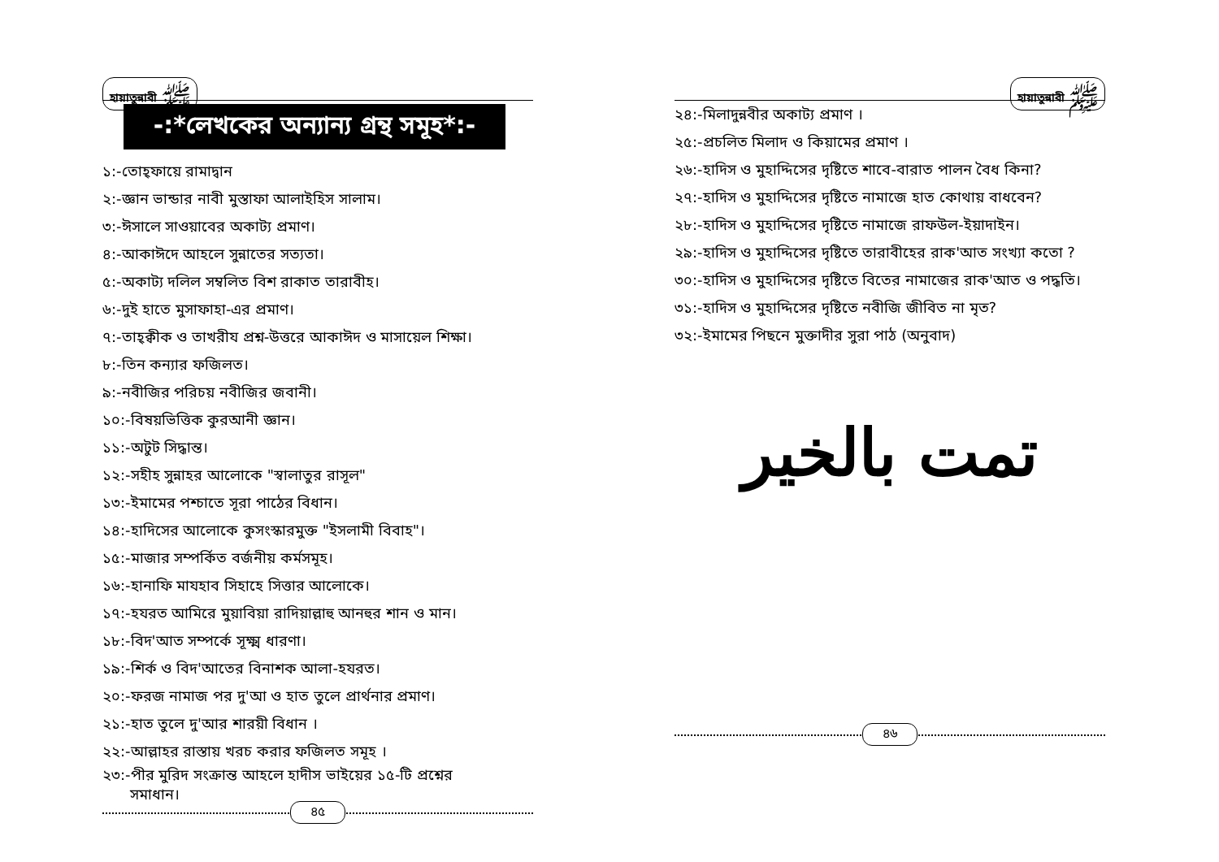হায়াতুন্নাবী ﷺ
-:*লেখকের অন্যান্য গ্রন্থ সমূহ*:-
১:-তোহ্‌ফায়ে রামাদ্বান
২:-জ্ঞান ভান্ডার নাবী মুস্তাফা আলাইহিস সালাম।
৩:-ঈসালে সাওয়াবের অকাট্য প্রমাণ।
৪:-আকাঈদে আহলে সুন্নাতের সত্যতা।
৫:-অকাট্য দলিল সম্বলিত বিশ রাকাত তারাবীহ।
৬:-দুই হাতে মুসাফাহা-এর প্রমাণ।
৭:-তাহ্‌ক্বীক ও তাখরীয প্রশ্ন-উত্তরে আকাঈদ ও মাসায়েল শিক্ষা।
৮:-তিন কন্যার ফজিলত।
৯:-নবীজির পরিচয় নবীজির জবানী।
১০:-বিষয়ভিত্তিক কুরআনী জ্ঞান।
১১:-অটুট সিদ্ধান্ত।
১২:-সহীহ সুন্নাহর আলোকে "স্বালাতুর রাসূল"
১৩:-ইমামের পশ্চাতে সূরা পাঠের বিধান।
১৪:-হাদিসের আলোকে কুসংস্কারমুক্ত "ইসলামী বিবাহ"।
১৫:-মাজার সম্পর্কিত বর্জনীয় কর্মসমূহ।
১৬:-হানাফি মাযহাব সিহাহে সিত্তার আলোকে।
১৭:-হযরত আমিরে মুয়াবিয়া রাদিয়াল্লাহু আনহুর শান ও মান।
১৮:-বিদ'আত সম্পর্কে সূক্ষ্ম ধারণা।
১৯:-শির্ক ও বিদ'আতের বিনাশক আলা-হযরত।
২০:-ফরজ নামাজ পর দু'আ ও হাত তুলে প্রার্থনার প্রমাণ।
২১:-হাত তুলে দু'আর শারয়ী বিধান ।
২২:-আল্লাহর রাস্তায় খরচ করার ফজিলত সমূহ ।
২৩:-পীর মুরিদ সংক্রান্ত আহলে হাদীস ভাইয়ের ১৫-টি প্রশ্নের
সমাধান।
৪৫
হায়াতুন্নাবী ﷺ
২৪:-মিলাদুন্নবীর অকাট্য প্রমাণ ।
২৫:-প্রচলিত মিলাদ ও কিয়ামের প্রমাণ ।
২৬:-হাদিস ও মুহাদ্দিসের দৃষ্টিতে শাবে-বারাত পালন বৈধ কিনা?
২৭:-হাদিস ও মুহাদ্দিসের দৃষ্টিতে নামাজে হাত কোথায় বাধবেন?
২৮:-হাদিস ও মুহাদ্দিসের দৃষ্টিতে নামাজে রাফউল-ইয়াদাইন।
২৯:-হাদিস ও মুহাদ্দিসের দৃষ্টিতে তারাবীহের রাক'আত সংখ্যা কতো ?
৩০:-হাদিস ও মুহাদ্দিসের দৃষ্টিতে বিতের নামাজের রাক'আত ও পদ্ধতি।
৩১:-হাদিস ও মুহাদ্দিসের দৃষ্টিতে নবীজি জীবিত না মৃত?
৩২:-ইমামের পিছনে মুক্তাদীর সুরা পাঠ (অনুবাদ)
تمت بالخير
৪৬